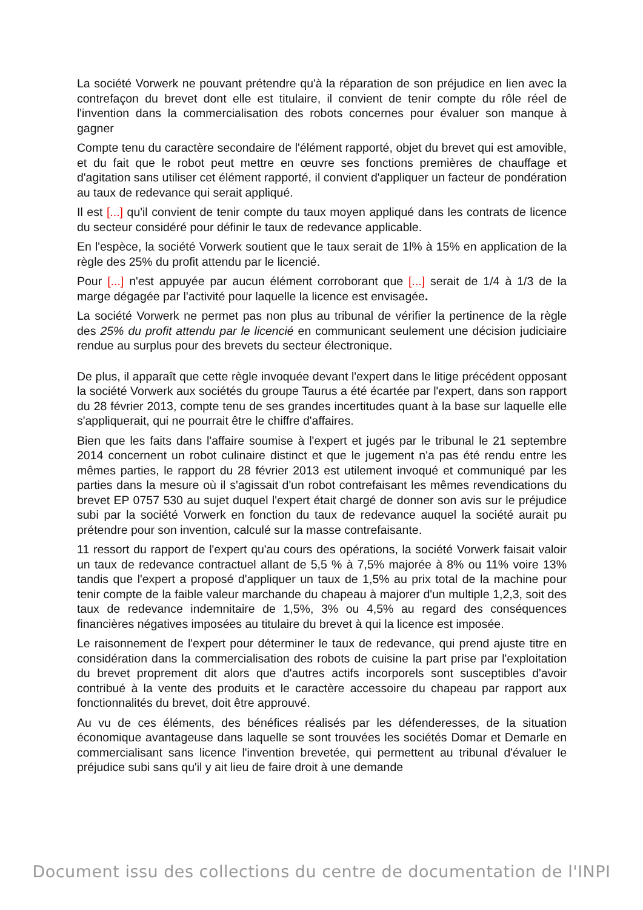La société Vorwerk ne pouvant prétendre qu'à la réparation de son préjudice en lien avec la contrefaçon du brevet dont elle est titulaire, il convient de tenir compte du rôle réel de l'invention dans la commercialisation des robots concernes pour évaluer son manque à gagner
Compte tenu du caractère secondaire de l'élément rapporté, objet du brevet qui est amovible, et du fait que le robot peut mettre en œuvre ses fonctions premières de chauffage et d'agitation sans utiliser cet élément rapporté, il convient d'appliquer un facteur de pondération au taux de redevance qui serait appliqué.
Il est [...] qu'il convient de tenir compte du taux moyen appliqué dans les contrats de licence du secteur considéré pour définir le taux de redevance applicable.
En l'espèce, la société Vorwerk soutient que le taux serait de 1l% à 15% en application de la règle des 25% du profit attendu par le licencié.
Pour [...] n'est appuyée par aucun élément corroborant que [...] serait de 1/4 à 1/3 de la marge dégagée par l'activité pour laquelle la licence est envisagée.
La société Vorwerk ne permet pas non plus au tribunal de vérifier la pertinence de la règle des 25% du profit attendu par le licencié en communicant seulement une décision judiciaire rendue au surplus pour des brevets du secteur électronique.
De plus, il apparaît que cette règle invoquée devant l'expert dans le litige précédent opposant la société Vorwerk aux sociétés du groupe Taurus a été écartée par l'expert, dans son rapport du 28 février 2013, compte tenu de ses grandes incertitudes quant à la base sur laquelle elle s'appliquerait, qui ne pourrait être le chiffre d'affaires.
Bien que les faits dans l'affaire soumise à l'expert et jugés par le tribunal le 21 septembre 2014 concernent un robot culinaire distinct et que le jugement n'a pas été rendu entre les mêmes parties, le rapport du 28 février 2013 est utilement invoqué et communiqué par les parties dans la mesure où il s'agissait d'un robot contrefaisant les mêmes revendications du brevet EP 0757 530 au sujet duquel l'expert était chargé de donner son avis sur le préjudice subi par la société Vorwerk en fonction du taux de redevance auquel la société aurait pu prétendre pour son invention, calculé sur la masse contrefaisante.
11 ressort du rapport de l'expert qu'au cours des opérations, la société Vorwerk faisait valoir un taux de redevance contractuel allant de 5,5 % à 7,5% majorée à 8% ou 11% voire 13% tandis que l'expert a proposé d'appliquer un taux de 1,5% au prix total de la machine pour tenir compte de la faible valeur marchande du chapeau à majorer d'un multiple 1,2,3, soit des taux de redevance indemnitaire de 1,5%, 3% ou 4,5% au regard des conséquences financières négatives imposées au titulaire du brevet à qui la licence est imposée.
Le raisonnement de l'expert pour déterminer le taux de redevance, qui prend ajuste titre en considération dans la commercialisation des robots de cuisine la part prise par l'exploitation du brevet proprement dit alors que d'autres actifs incorporels sont susceptibles d'avoir contribué à la vente des produits et le caractère accessoire du chapeau par rapport aux fonctionnalités du brevet, doit être approuvé.
Au vu de ces éléments, des bénéfices réalisés par les défenderesses, de la situation économique avantageuse dans laquelle se sont trouvées les sociétés Domar et Demarle en commercialisant sans licence l'invention brevetée, qui permettent au tribunal d'évaluer le préjudice subi sans qu'il y ait lieu de faire droit à une demande
Document issu des collections du centre de documentation de l'INPI